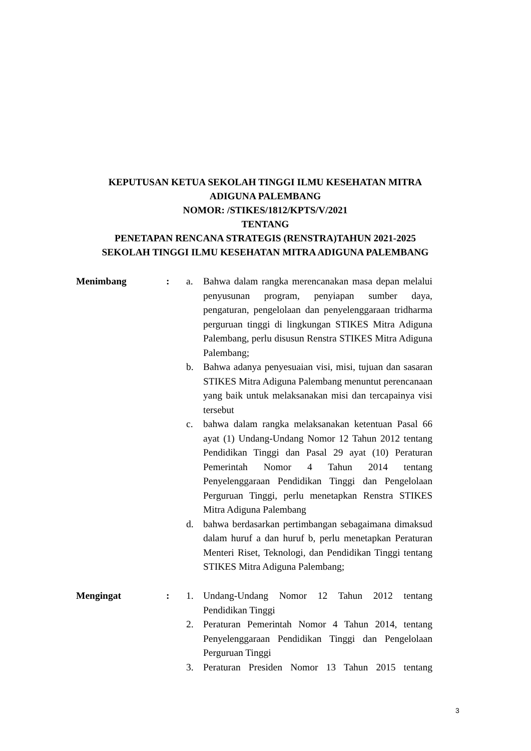KEPUTUSAN KETUA SEKOLAH TINGGI ILMU KESEHATAN MITRA
ADIGUNA PALEMBANG
NOMOR: /STIKES/1812/KPTS/V/2021
TENTANG
PENETAPAN RENCANA STRATEGIS (RENSTRA)TAHUN 2021-2025
SEKOLAH TINGGI ILMU KESEHATAN MITRA ADIGUNA PALEMBANG
Menimbang : a. Bahwa dalam rangka merencanakan masa depan melalui penyusunan program, penyiapan sumber daya, pengaturan, pengelolaan dan penyelenggaraan tridharma perguruan tinggi di lingkungan STIKES Mitra Adiguna Palembang, perlu disusun Renstra STIKES Mitra Adiguna Palembang;
b. Bahwa adanya penyesuaian visi, misi, tujuan dan sasaran STIKES Mitra Adiguna Palembang menuntut perencanaan yang baik untuk melaksanakan misi dan tercapainya visi tersebut
c. bahwa dalam rangka melaksanakan ketentuan Pasal 66 ayat (1) Undang-Undang Nomor 12 Tahun 2012 tentang Pendidikan Tinggi dan Pasal 29 ayat (10) Peraturan Pemerintah Nomor 4 Tahun 2014 tentang Penyelenggaraan Pendidikan Tinggi dan Pengelolaan Perguruan Tinggi, perlu menetapkan Renstra STIKES Mitra Adiguna Palembang
d. bahwa berdasarkan pertimbangan sebagaimana dimaksud dalam huruf a dan huruf b, perlu menetapkan Peraturan Menteri Riset, Teknologi, dan Pendidikan Tinggi tentang STIKES Mitra Adiguna Palembang;
Mengingat : 1. Undang-Undang Nomor 12 Tahun 2012 tentang Pendidikan Tinggi
2. Peraturan Pemerintah Nomor 4 Tahun 2014, tentang Penyelenggaraan Pendidikan Tinggi dan Pengelolaan Perguruan Tinggi
3. Peraturan Presiden Nomor 13 Tahun 2015 tentang
3